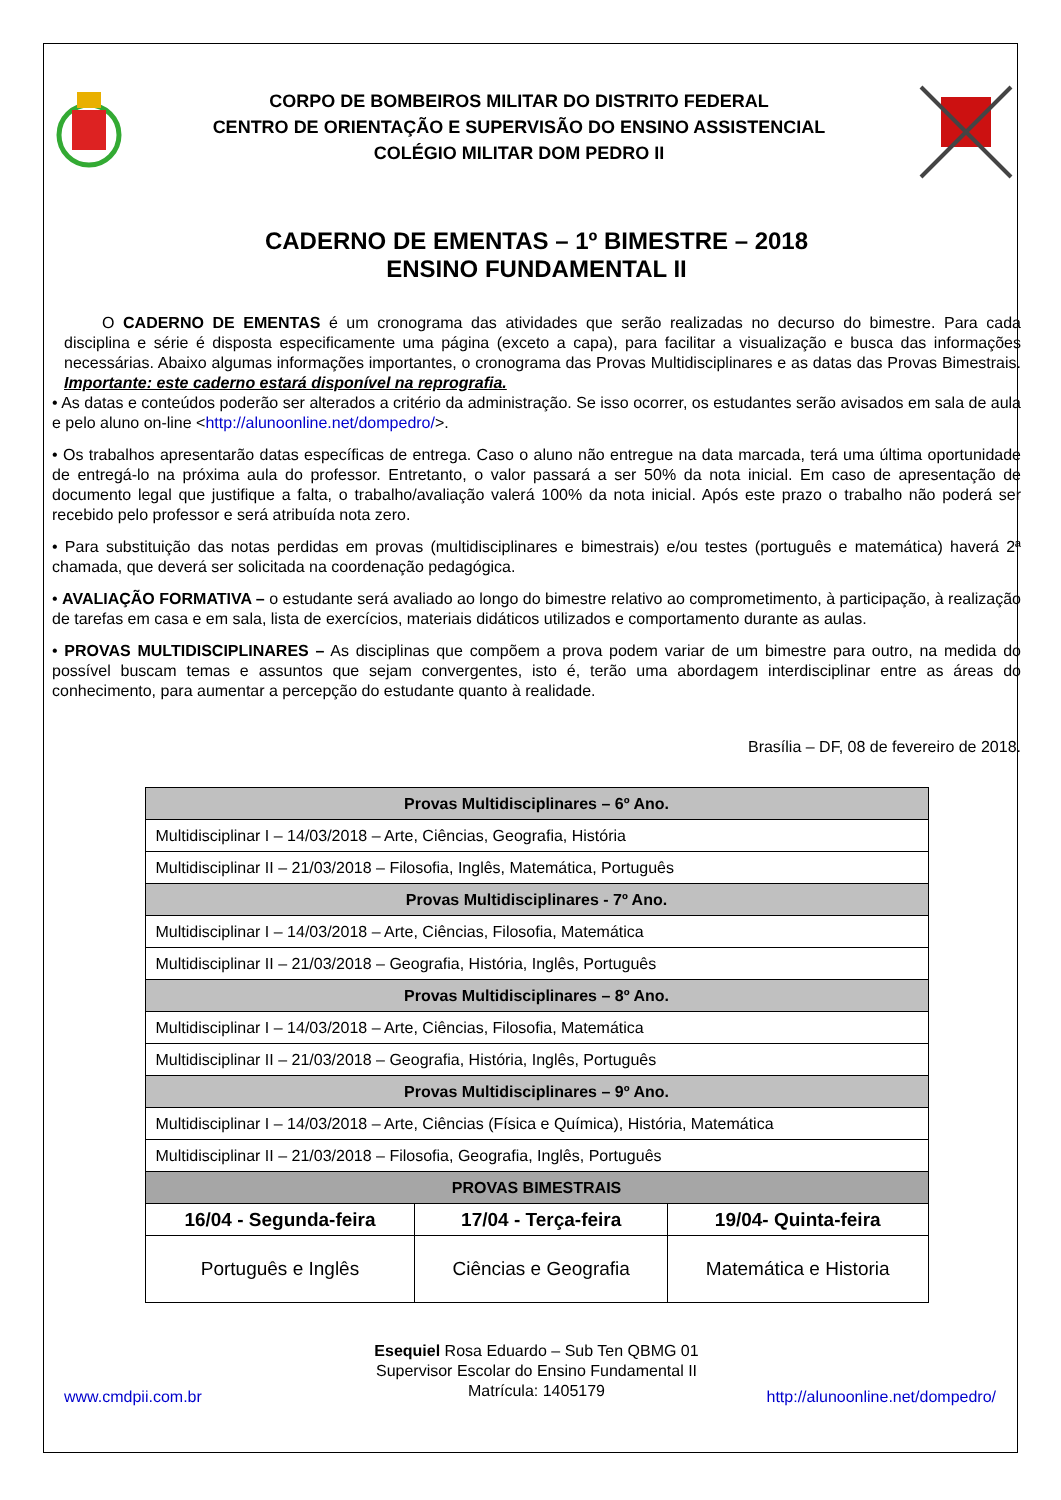CORPO DE BOMBEIROS MILITAR DO DISTRITO FEDERAL
CENTRO DE ORIENTAÇÃO E SUPERVISÃO DO ENSINO ASSISTENCIAL
COLÉGIO MILITAR DOM PEDRO II
CADERNO DE EMENTAS – 1º BIMESTRE – 2018
ENSINO FUNDAMENTAL II
O CADERNO DE EMENTAS é um cronograma das atividades que serão realizadas no decurso do bimestre. Para cada disciplina e série é disposta especificamente uma página (exceto a capa), para facilitar a visualização e busca das informações necessárias. Abaixo algumas informações importantes, o cronograma das Provas Multidisciplinares e as datas das Provas Bimestrais. Importante: este caderno estará disponível na reprografia.
• As datas e conteúdos poderão ser alterados a critério da administração. Se isso ocorrer, os estudantes serão avisados em sala de aula e pelo aluno on-line <http://alunoonline.net/dompedro/>.
• Os trabalhos apresentarão datas específicas de entrega. Caso o aluno não entregue na data marcada, terá uma última oportunidade de entregá-lo na próxima aula do professor. Entretanto, o valor passará a ser 50% da nota inicial. Em caso de apresentação de documento legal que justifique a falta, o trabalho/avaliação valerá 100% da nota inicial. Após este prazo o trabalho não poderá ser recebido pelo professor e será atribuída nota zero.
• Para substituição das notas perdidas em provas (multidisciplinares e bimestrais) e/ou testes (português e matemática) haverá 2ª chamada, que deverá ser solicitada na coordenação pedagógica.
• AVALIAÇÃO FORMATIVA – o estudante será avaliado ao longo do bimestre relativo ao comprometimento, à participação, à realização de tarefas em casa e em sala, lista de exercícios, materiais didáticos utilizados e comportamento durante as aulas.
• PROVAS MULTIDISCIPLINARES – As disciplinas que compõem a prova podem variar de um bimestre para outro, na medida do possível buscam temas e assuntos que sejam convergentes, isto é, terão uma abordagem interdisciplinar entre as áreas do conhecimento, para aumentar a percepção do estudante quanto à realidade.
Brasília – DF, 08 de fevereiro de 2018.
| Provas Multidisciplinares – 6º Ano. | | |
| --- | --- | --- |
| Multidisciplinar I – 14/03/2018 – Arte, Ciências, Geografia, História | | |
| Multidisciplinar II – 21/03/2018 – Filosofia, Inglês, Matemática, Português | | |
| Provas Multidisciplinares - 7º Ano. | | |
| Multidisciplinar I – 14/03/2018 – Arte, Ciências, Filosofia, Matemática | | |
| Multidisciplinar II – 21/03/2018 – Geografia, História, Inglês, Português | | |
| Provas Multidisciplinares – 8º Ano. | | |
| Multidisciplinar I – 14/03/2018 – Arte, Ciências, Filosofia, Matemática | | |
| Multidisciplinar II – 21/03/2018 – Geografia, História, Inglês, Português | | |
| Provas Multidisciplinares – 9º Ano. | | |
| Multidisciplinar I – 14/03/2018 – Arte, Ciências (Física e Química), História, Matemática | | |
| Multidisciplinar II – 21/03/2018 – Filosofia, Geografia, Inglês, Português | | |
| PROVAS BIMESTRAIS | | |
| 16/04 - Segunda-feira | 17/04 - Terça-feira | 19/04- Quinta-feira |
| Português e Inglês | Ciências e Geografia | Matemática e Historia |
Esequiel Rosa Eduardo – Sub Ten QBMG 01
Supervisor Escolar do Ensino Fundamental II
Matrícula: 1405179
www.cmdpii.com.br http://alunoonline.net/dompedro/